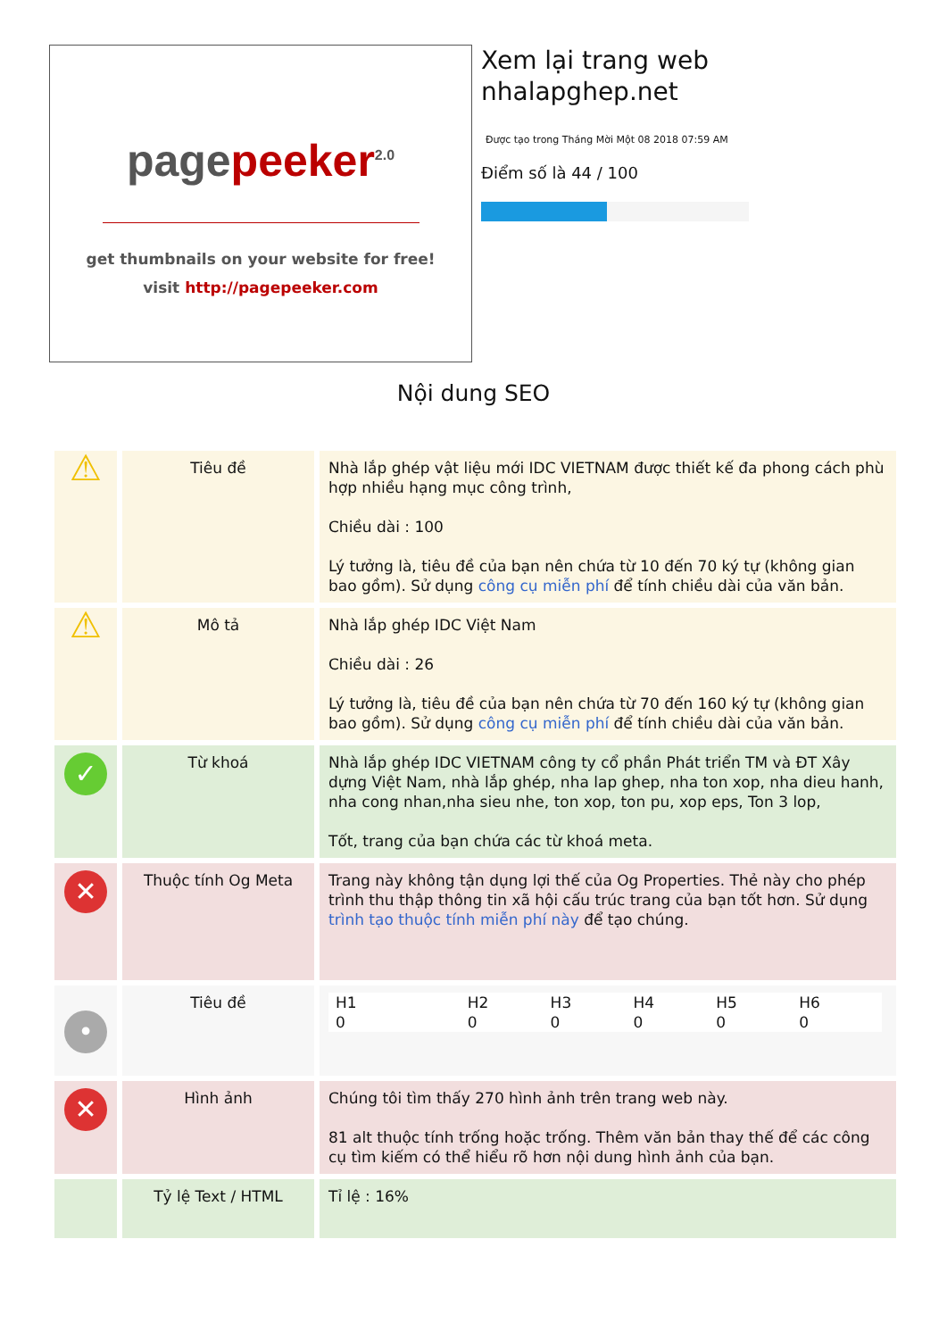pagepeeker<sup>2.0</sup>
get thumbnails on your website for free!
visit http://pagepeeker.com
Xem lại trang web
nhalapghep.net
Được tạo trong Tháng Mời Một 08 2018 07:59 AM
Điểm số là 44 / 100
Nội dung SEO
| ⚠ | Tiêu đề | Nhà lắp ghép vật liệu mới IDC VIETNAM được thiết kế đa phong cách phù hợp nhiều hạng mục công trình, Chiều dài : 100 Lý tưởng là, tiêu đề của bạn nên chứa từ 10 đến 70 ký tự (không gian bao gồm). Sử dụng công cụ miễn phí để tính chiều dài của văn bản. |
| ⚠ | Mô tả | Nhà lắp ghép IDC Việt Nam Chiều dài : 26 Lý tưởng là, tiêu đề của bạn nên chứa từ 70 đến 160 ký tự (không gian bao gồm). Sử dụng công cụ miễn phí để tính chiều dài của văn bản. |
| ✓ | Từ khoá | Nhà lắp ghép IDC VIETNAM công ty cổ phần Phát triển TM và ĐT Xây dựng Việt Nam, nhà lắp ghép, nha lap ghep, nha ton xop, nha dieu hanh, nha cong nhan,nha sieu nhe, ton xop, ton pu, xop eps, Ton 3 lop, Tốt, trang của bạn chứa các từ khoá meta. |
| ✕ | Thuộc tính Og Meta | Trang này không tận dụng lợi thế của Og Properties. Thẻ này cho phép trình thu thập thông tin xã hội cấu trúc trang của bạn tốt hơn. Sử dụng trình tạo thuộc tính miễn phí này để tạo chúng. |
| • | Tiêu đề | / H1 0 / H2 0 / H3 0 / H4 0 / H5 0 / H6 0 / |
| ✕ | Hình ảnh | Chúng tôi tìm thấy 270 hình ảnh trên trang web này. 81 alt thuộc tính trống hoặc trống. Thêm văn bản thay thế để các công cụ tìm kiếm có thể hiểu rõ hơn nội dung hình ảnh của bạn. |
| | Tỷ lệ Text / HTML | Tỉ lệ : 16% |